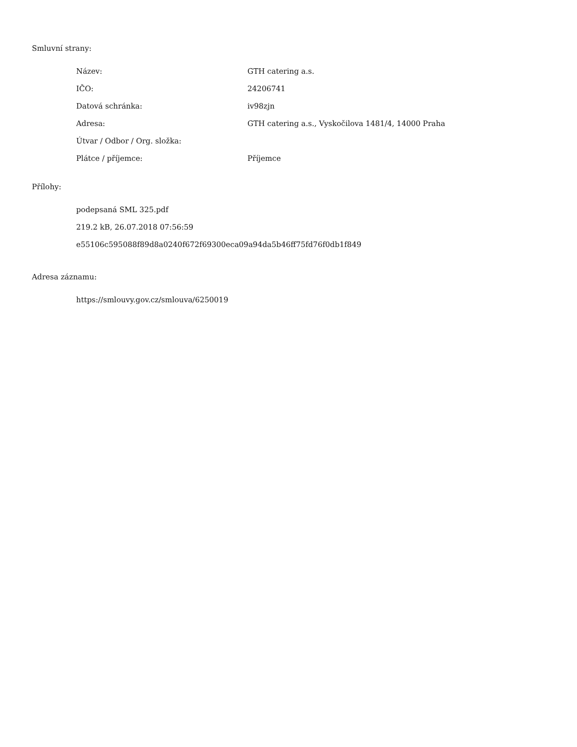Smluvní strany:
| Název: | GTH catering a.s. |
| IČO: | 24206741 |
| Datová schránka: | iv98zjn |
| Adresa: | GTH catering a.s., Vyskočilova 1481/4, 14000 Praha |
| Útvar / Odbor / Org. složka: | |
| Plátce / příjemce: | Příjemce |
Přílohy:
podepsaná SML 325.pdf
219.2 kB, 26.07.2018 07:56:59
e55106c595088f89d8a0240f672f69300eca09a94da5b46ff75fd76f0db1f849
Adresa záznamu:
https://smlouvy.gov.cz/smlouva/6250019